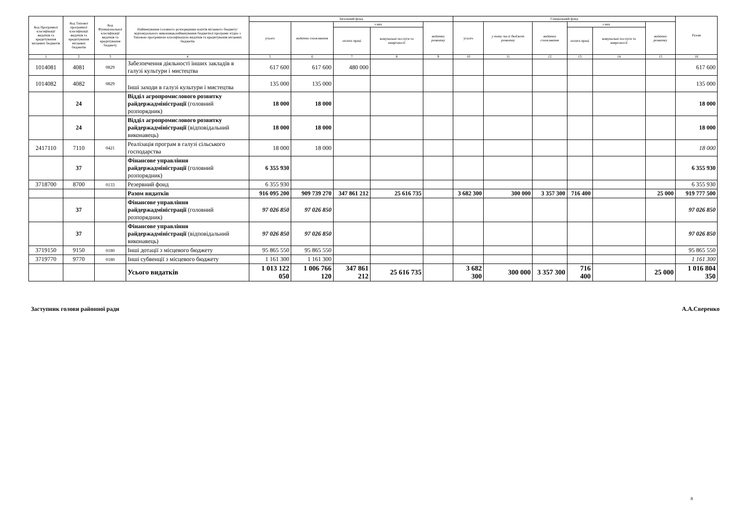| Код Програмної класифікації видатків та кредитування місцевих бюджетів | Код Типової програмної класифікації видатків та кредитування місцевих бюджетів | Код Функціональної класифікації видатків та кредитування бюджету | Найменування головного розпорядника коштів місцевого бюджету/відповідального виконавця,найменування бюджетної програми згідно з Типовою програмною класифікацією видатків та кредитування місцевих бюджетів | Загальний фонд | | | | | Спеціальний фонд | | | | | | Разом |
| --- | --- | --- | --- | --- | --- | --- | --- | --- | --- | --- | --- | --- | --- | --- | --- |
| | | | | усього | видатки споживання | з них | | видатки розвитку | усього | у тому числі бюджет розвитку | видатки споживання | з них | | видатки розвитку | |
| | | | | | | оплата праці | комунальні послуги та енергоносії | | | | | оплата праці | комунальні послуги та енергоносії | | |
| 1 | 2 | 3 | 4 | 5 | 6 | 7 | 8 | 9 | 10 | 11 | 12 | 13 | 14 | 15 | 16 |
| 1014081 | 4081 | 0829 | Забезпечення діяльності інших закладів в галузі культури і мистецтва | 617 600 | 617 600 | 480 000 | | | | | | | | | 617 600 |
| 1014082 | 4082 | 0829 | Інші заходи в галузі культури і мистецтва | 135 000 | 135 000 | | | | | | | | | | 135 000 |
| | 24 | | Відділ агропромислового розвитку райдержадміністрації (головний розпорядник) | 18 000 | 18 000 | | | | | | | | | | 18 000 |
| | 24 | | Відділ агропромислового розвитку райдержадміністрації (відповідальний виконавець) | 18 000 | 18 000 | | | | | | | | | | 18 000 |
| 2417110 | 7110 | 0421 | Реалізація програм в галузі сільського господарства | 18 000 | 18 000 | | | | | | | | | | 18 000 |
| | 37 | | Фінансове управління райдержадміністрації (головний розпорядник) | 6 355 930 | | | | | | | | | | | 6 355 930 |
| 3718700 | 8700 | 0133 | Резервний фонд | 6 355 930 | | | | | | | | | | | 6 355 930 |
| | | | Разом видатків | 916 095 200 | 909 739 270 | 347 861 212 | 25 616 735 | | 3 682 300 | 300 000 | 3 357 300 | 716 400 | | 25 000 | 919 777 500 |
| | 37 | | Фінансове управління райдержадміністрації (головний розпорядник) | 97 026 850 | 97 026 850 | | | | | | | | | | 97 026 850 |
| | 37 | | Фінансове управління райдержадміністрації (відповідальний виконавець) | 97 026 850 | 97 026 850 | | | | | | | | | | 97 026 850 |
| 3719150 | 9150 | 0180 | Інші дотації з місцевого бюджету | 95 865 550 | 95 865 550 | | | | | | | | | | 95 865 550 |
| 3719770 | 9770 | 0180 | Інші субвенції з місцевого бюджету | 1 161 300 | 1 161 300 | | | | | | | | | | 1 161 300 |
| | | | Усього видатків | 1 013 122 050 | 1 006 766 120 | 347 861 212 | 25 616 735 | | 3 682 300 | 300 000 | 3 357 300 | 716 400 | | 25 000 | 1 016 804 350 |
Заступник голови районної ради А.А.Сверенко
8